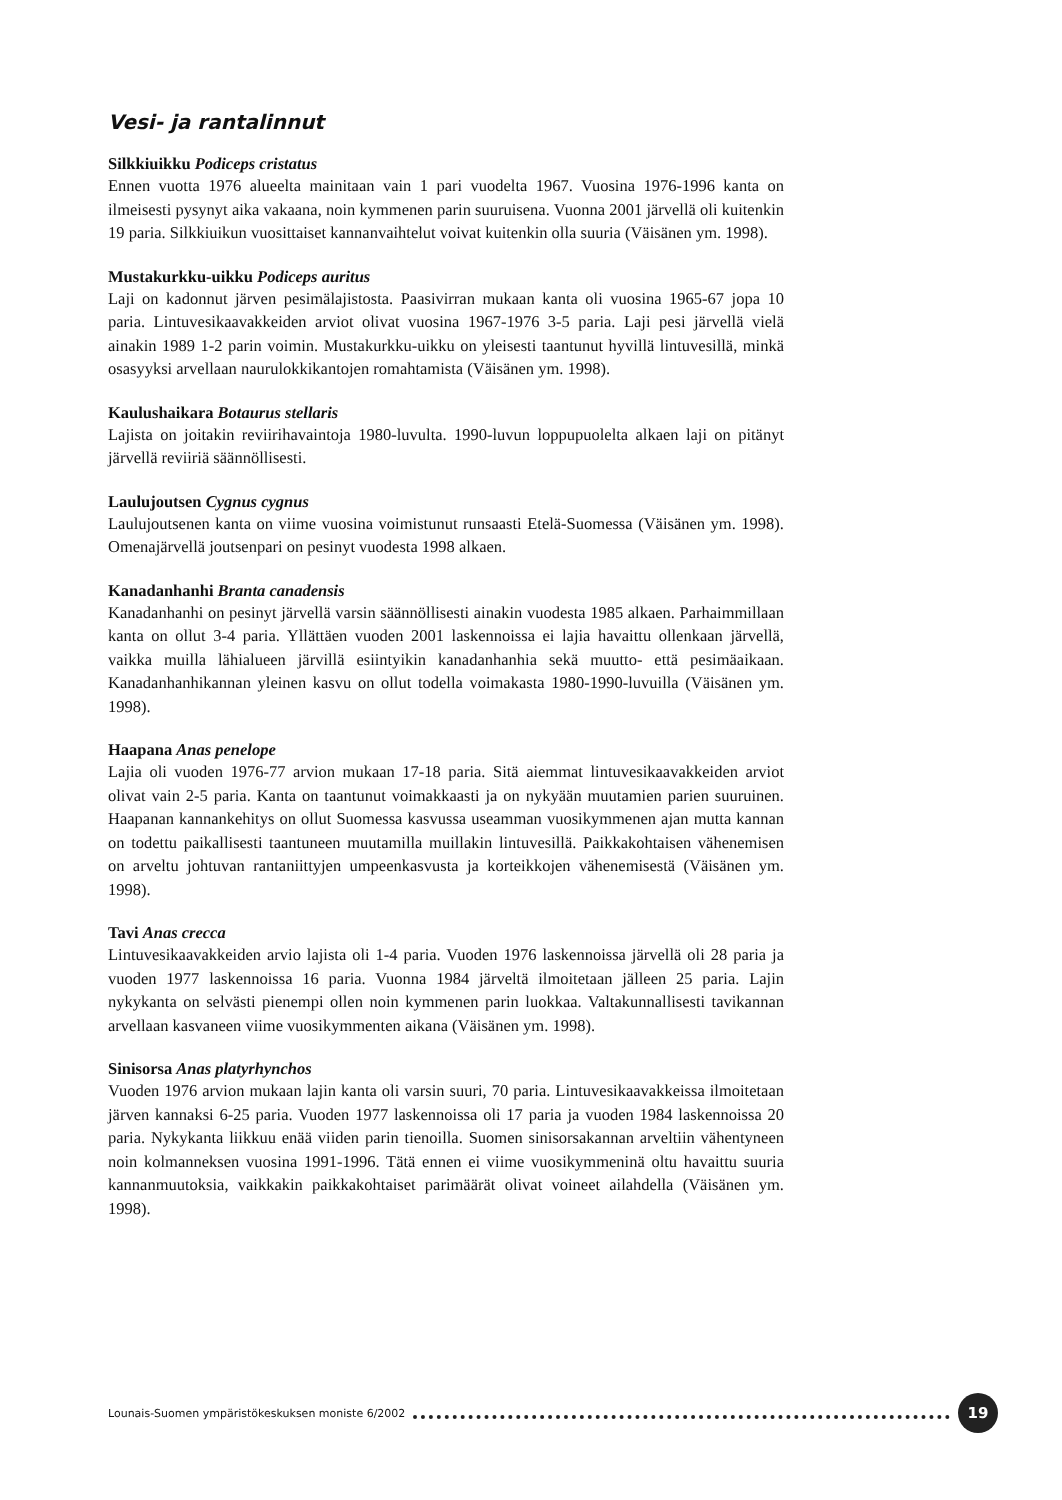Vesi- ja rantalinnut
Silkkiuikku Podiceps cristatus
Ennen vuotta 1976 alueelta mainitaan vain 1 pari vuodelta 1967. Vuosina 1976-1996 kanta on ilmeisesti pysynyt aika vakaana, noin kymmenen parin suuruisena. Vuonna 2001 järvellä oli kuitenkin 19 paria. Silkkiuikun vuosittaiset kannanvaihtelut voivat kuitenkin olla suuria (Väisänen ym. 1998).
Mustakurkku-uikku Podiceps auritus
Laji on kadonnut järven pesimälajistosta. Paasivirran mukaan kanta oli vuosina 1965-67 jopa 10 paria. Lintuvesikaavakkeiden arviot olivat vuosina 1967-1976 3-5 paria. Laji pesi järvellä vielä ainakin 1989 1-2 parin voimin. Mustakurkku-uikku on yleisesti taantunut hyvillä lintuvesillä, minkä osasyyksi arvellaan naurulokkikantojen romahtamista (Väisänen ym. 1998).
Kaulushaikara Botaurus stellaris
Lajista on joitakin reviirihavaintoja 1980-luvulta. 1990-luvun loppupuolelta alkaen laji on pitänyt järvellä reviiriä säännöllisesti.
Laulujoutsen Cygnus cygnus
Laulujoutsenen kanta on viime vuosina voimistunut runsaasti Etelä-Suomessa (Väisänen ym. 1998). Omenajärvellä joutsenpari on pesinyt vuodesta 1998 alkaen.
Kanadanhanhi Branta canadensis
Kanadanhanhi on pesinyt järvellä varsin säännöllisesti ainakin vuodesta 1985 alkaen. Parhaimmillaan kanta on ollut 3-4 paria. Yllättäen vuoden 2001 laskennoissa ei lajia havaittu ollenkaan järvellä, vaikka muilla lähialueen järvillä esiintyikin kanadanhanhia sekä muutto- että pesimäaikaan. Kanadanhanhikannan yleinen kasvu on ollut todella voimakasta 1980-1990-luvuilla (Väisänen ym. 1998).
Haapana Anas penelope
Lajia oli vuoden 1976-77 arvion mukaan 17-18 paria. Sitä aiemmat lintuvesikaavakkeiden arviot olivat vain 2-5 paria. Kanta on taantunut voimakkaasti ja on nykyään muutamien parien suuruinen. Haapanan kannankehitys on ollut Suomessa kasvussa useamman vuosikymmenen ajan mutta kannan on todettu paikallisesti taantuneen muutamilla muillakin lintuvesillä. Paikkakohtaisen vähenemisen on arveltu johtuvan rantaniittyjen umpeenkasvusta ja korteikkojen vähenemisestä (Väisänen ym. 1998).
Tavi Anas crecca
Lintuvesikaavakkeiden arvio lajista oli 1-4 paria. Vuoden 1976 laskennoissa järvellä oli 28 paria ja vuoden 1977 laskennoissa 16 paria. Vuonna 1984 järveltä ilmoitetaan jälleen 25 paria. Lajin nykykanta on selvästi pienempi ollen noin kymmenen parin luokkaa. Valtakunnallisesti tavikannan arvellaan kasvaneen viime vuosikymmenten aikana (Väisänen ym. 1998).
Sinisorsa Anas platyrhynchos
Vuoden 1976 arvion mukaan lajin kanta oli varsin suuri, 70 paria. Lintuvesikaavakkeissa ilmoitetaan järven kannaksi 6-25 paria. Vuoden 1977 laskennoissa oli 17 paria ja vuoden 1984 laskennoissa 20 paria. Nykykanta liikkuu enää viiden parin tienoilla. Suomen sinisorsakannan arveltiin vähentyneen noin kolmanneksen vuosina 1991-1996. Tätä ennen ei viime vuosikymmeninä oltu havaittu suuria kannanmuutoksia, vaikkakin paikkakohtaiset parimäärät olivat voineet ailahdella (Väisänen ym. 1998).
Lounais-Suomen ympäristökeskuksen moniste 6/2002 19